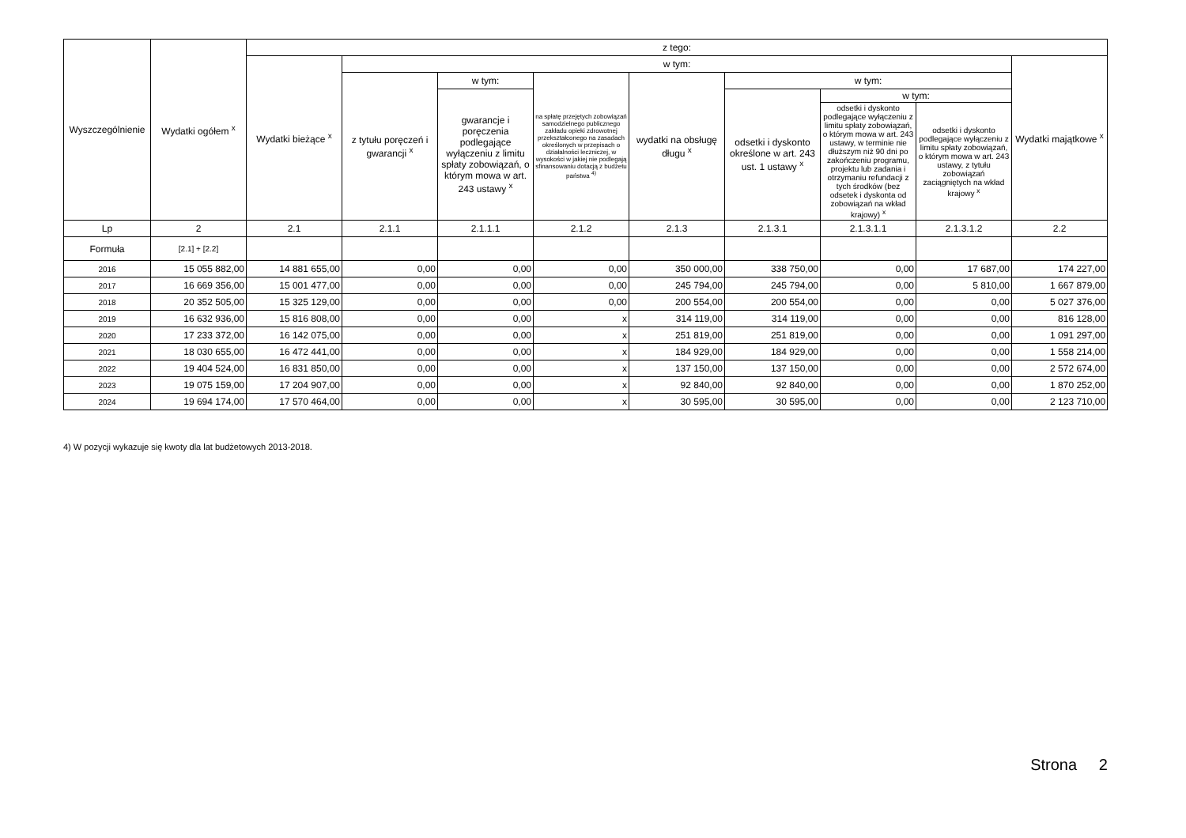| Wyszczególnienie | Wydatki ogółem <sup>x</sup> | z tego: | | | | | | | | |
| --- | --- | --- | --- | --- | --- | --- | --- | --- | --- | --- |
| | | Wydatki bieżące <sup>x</sup> | w tym: | | | | | | | Wydatki majątkowe <sup>x</sup> |
| | | | z tytułu poręczeń i gwarancji <sup>x</sup> | w tym: | na spłatę przejętych zobowiązań samodzielnego publicznego zakładu opieki zdrowotnej przekształconego na zasadach określonych w przepisach o działalności leczniczej, w wysokości w jakiej nie podlegają sfinansowaniu dotacją z budżetu państwa <sup>4)</sup> | wydatki na obsługę długu <sup>x</sup> | w tym: | | | |
| | | | | gwarancje i poręczenia podlegające wyłączeniu z limitu spłaty zobowiązań, o którym mowa w art. 243 ustawy <sup>x</sup> | | | odsetki i dyskonto określone w art. 243 ust. 1 ustawy <sup>x</sup> | w tym: | | |
| | | | | | | | | odsetki i dyskonto podlegające wyłączeniu z limitu spłaty zobowiązań, o którym mowa w art. 243 ustawy, w terminie nie dłuższym niż 90 dni po zakończeniu programu, projektu lub zadania i otrzymaniu refundacji z tych środków (bez odsetek i dyskonta od zobowiązań na wkład krajowy) <sup>x</sup> | odsetki i dyskonto podlegające wyłączeniu z limitu spłaty zobowiązań, o którym mowa w art. 243 ustawy, z tytułu zobowiązań zaciągniętych na wkład krajowy <sup>x</sup> | |
| Lp | 2 | 2.1 | 2.1.1 | 2.1.1.1 | 2.1.2 | 2.1.3 | 2.1.3.1 | 2.1.3.1.1 | 2.1.3.1.2 | 2.2 |
| Formuła | [2.1] + [2.2] | | | | | | | | | |
| 2016 | 15 055 882,00 | 14 881 655,00 | 0,00 | 0,00 | 0,00 | 350 000,00 | 338 750,00 | 0,00 | 17 687,00 | 174 227,00 |
| 2017 | 16 669 356,00 | 15 001 477,00 | 0,00 | 0,00 | 0,00 | 245 794,00 | 245 794,00 | 0,00 | 5 810,00 | 1 667 879,00 |
| 2018 | 20 352 505,00 | 15 325 129,00 | 0,00 | 0,00 | 0,00 | 200 554,00 | 200 554,00 | 0,00 | 0,00 | 5 027 376,00 |
| 2019 | 16 632 936,00 | 15 816 808,00 | 0,00 | 0,00 | x | 314 119,00 | 314 119,00 | 0,00 | 0,00 | 816 128,00 |
| 2020 | 17 233 372,00 | 16 142 075,00 | 0,00 | 0,00 | x | 251 819,00 | 251 819,00 | 0,00 | 0,00 | 1 091 297,00 |
| 2021 | 18 030 655,00 | 16 472 441,00 | 0,00 | 0,00 | x | 184 929,00 | 184 929,00 | 0,00 | 0,00 | 1 558 214,00 |
| 2022 | 19 404 524,00 | 16 831 850,00 | 0,00 | 0,00 | x | 137 150,00 | 137 150,00 | 0,00 | 0,00 | 2 572 674,00 |
| 2023 | 19 075 159,00 | 17 204 907,00 | 0,00 | 0,00 | x | 92 840,00 | 92 840,00 | 0,00 | 0,00 | 1 870 252,00 |
| 2024 | 19 694 174,00 | 17 570 464,00 | 0,00 | 0,00 | x | 30 595,00 | 30 595,00 | 0,00 | 0,00 | 2 123 710,00 |
4) W pozycji wykazuje się kwoty dla lat budżetowych 2013-2018.
Strona 2